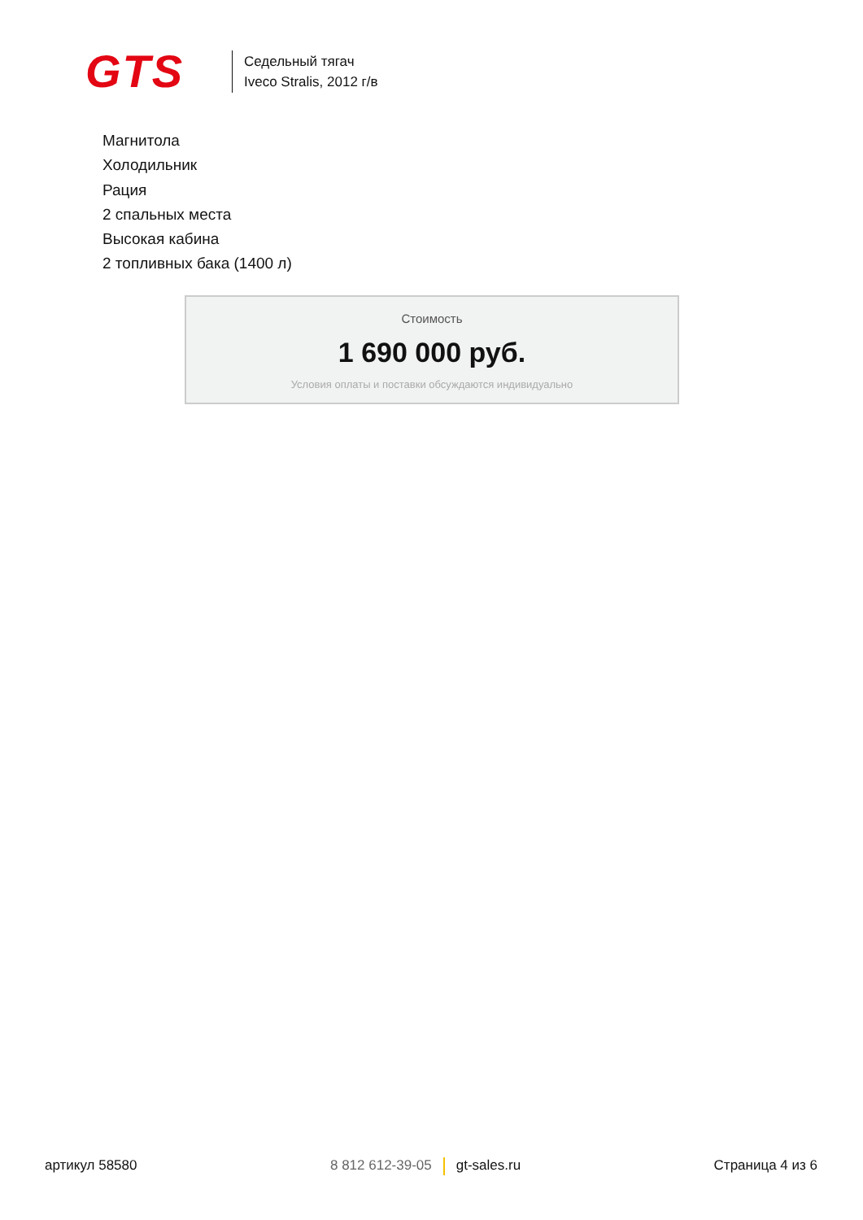GTS
Седельный тягач
Iveco Stralis, 2012 г/в
Магнитола
Холодильник
Рация
2 спальных места
Высокая кабина
2 топливных бака (1400 л)
Стоимость
1 690 000 руб.
Условия оплаты и поставки обсуждаются индивидуально
артикул 58580 8 812 612-39-05 gt-sales.ru Страница 4 из 6